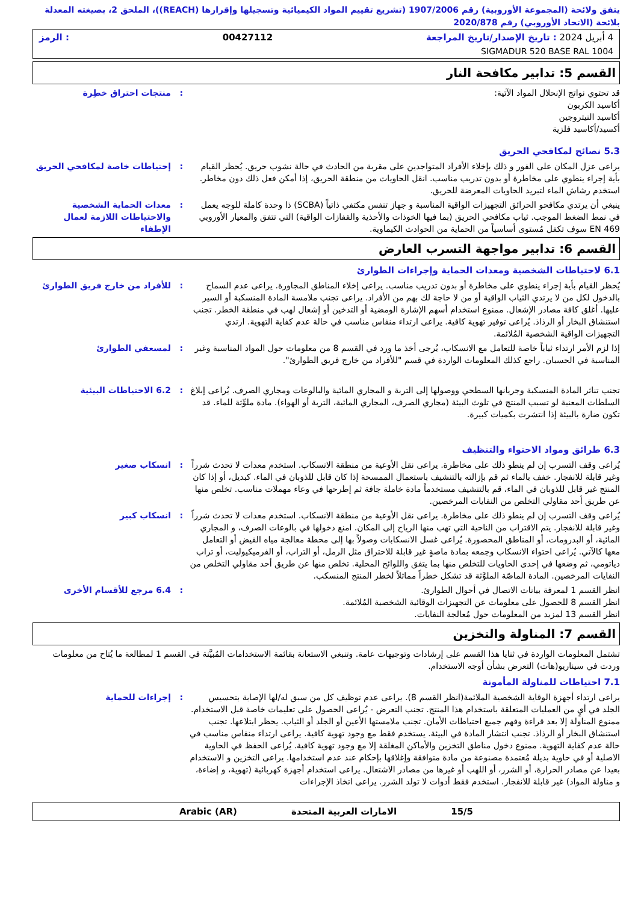يتفق ولائحة (المجموعة الأوروبية) رقم 1907/2006 (تشريع تقييم المواد الكيميائية وتسجيلها وإقرارها (REACH))، الملحق 2، بصيغته المعدلة بلائحة (الاتحاد الأوروبي) رقم 2020/878
4 أبريل 2024 : تاريخ الإصدار/تاريخ المراجعة 00427112: الرمز
SIGMADUR 520 BASE RAL 1004
القسم 5: تدابير مكافحة النار
قد تحتوي نواتج الإنحلال المواد الآتية:
أكاسيد الكربون
أكاسيد النيتروجين
أكسيد/أكاسيد فلزية
: منتجات احتراق خطِرة
5.3 نصائح لمكافحي الحريق
يراعى عزل المكان على الفور و ذلك بإخلاء الأفراد المتواجدين على مقربة من الحادث في حالة نشوب حريق. يُحظر القيام بأية إجراء ينطوي على مخاطرة أو بدون تدريب مناسب. انقل الحاويات من منطقة الحريق، إذا أمكن فعل ذلك دون مخاطر. استخدم رشاش الماء لتبريد الحاويات المعرضة للحريق.
: إحتياطات خاصة لمكافحي الحريق
ينبغي أن يرتدي مكافحو الحرائق التجهيزات الواقية المناسبة و جهاز تنفس مكتفي ذاتياً (SCBA) ذا وحدة كاملة للوجه يعمل في نمط الضغط الموجب. ثياب مكافحي الحريق (بما فيها الخوذات والأحذية والقفازات الواقية) التي تتفق والمعيار الأوروبي EN 469 سوف تكفل مُستوى أساسياً من الحماية من الحوادث الكيماوية.
: معدات الحماية الشخصية والاحتياطات اللازمة لعمال الإطفاء
القسم 6: تدابير مواجهة التسرب العارض
6.1 لاحتياطات الشخصية ومعدات الحماية وإجراءات الطوارئ
يُحظر القيام بأية إجراء ينطوي على مخاطرة أو بدون تدريب مناسب. يراعى إخلاء المناطق المجاورة. يراعى عدم السماح بالدخول لكل من لا يرتدي الثياب الواقية أو من لا حاجة لك بهم من الأفراد. يراعى تجنب ملامسة المادة المنسكبة أو السير عليها. أغلق كافة مصادر الإشعال. ممنوع استخدام أسهم الإشارة الومضية أو التدخين أو إشعال لهب في منطقة الخطر. تجنب استنشاق البخار أو الرذاذ. يُراعى توفير تهوية كافية. يراعى ارتداء منفاس مناسب في حالة عدم كفاية التهوية. ارتدي التجهيزات الواقية الشخصية المُلائمة.
: للأفراد من خارج فريق الطوارئ
إذا لزم الأمر ارتداء ثياباً خاصة للتعامل مع الانسكاب، يُرجى أخذ ما ورد في القسم 8 من معلومات حول المواد المناسبة وغير المناسبة في الحسبان. راجع كذلك المعلومات الواردة في قسم "للأفراد من خارج فريق الطوارئ".
: لمسعفي الطوارئ
تجنب تناثر المادة المنسكبة وجريانها السطحي ووصولها إلى التربة و المجاري المائية والبالوعات ومجاري الصرف. يُراعى إبلاغ السلطات المعنية لو تسبب المنتج في تلوث البيئة (مجاري الصرف، المجاري المائية، التربة أو الهواء). مادة ملوِّثة للماء. قد تكون ضارة بالبيئة إذا انتشرت بكميات كبيرة.
: 6.2 الاحتياطات البيئية
6.3 طرائق ومواد الاحتواء والتنظيف
يُراعى وقف التسرب إن لم ينطو ذلك على مخاطرة. يراعى نقل الأوعية من منطقة الانسكاب. استخدم معدات لا تحدث شرراً وغير قابلة للانفجار. خفف بالماء ثم قم بإزالته بالتنشيف باستعمال الممسحة إذا كان قابل للذوبان في الماء. كبديل، أو إذا كان المنتج غير قابل للذوبان في الماء، قم بالتنشيف مستخدماً مادة خاملة جافة ثم إطرحها في وعاء مهملات مناسب. تخلص منها عن طريق أحد مقاولي التخلص من النفايات المرخصين.
: انسكاب صغير
يُراعى وقف التسرب إن لم ينطو ذلك على مخاطرة. يراعى نقل الأوعية من منطقة الانسكاب. استخدم معدات لا تحدث شرراً وغير قابلة للانفجار. يتم الاقتراب من الناحية التي تهب منها الرياح إلى المكان. امنع دخولها في بالوعات الصرف، و المجاري المائية، أو البدرومات، أو المناطق المحصورة. يُراعى غسل الانسكابات وصولاً بها إلى محطة معالجة مياه الفيض أو التعامل معها كالآتي. يُراعى احتواء الانسكاب وجمعه بمادة ماصةٍ غير قابلة للاحتراق مثل الرمل، أو التراب، أو الفرميكيوليت، أو تراب دياتومي، ثم وضعها في إحدى الحاويات للتخلص منها بما يتفق واللوائح المحلية. تخلص منها عن طريق أحد مقاولي التخلص من النفايات المرخصين. المادة الماصّة الملوَّثة قد تشكل خطراً مماثلاً لخطر المنتج المنسكب.
: انسكاب كبير
انظر القسم 1 لمعرفة بيانات الاتصال في أحوال الطوارئ.
انظر القسم 8 للحصول على معلومات عن التجهيزات الوقائية الشخصية المُلائمة.
انظر القسم 13 لمزيد من المعلومات حول مُعالجة النفايات.
: 6.4 مرجع للأقسام الأخرى
القسم 7: المناولة والتخزين
تشتمل المعلومات الواردة في ثنايا هذا القسم على إرشادات وتوجيهات عامة. وتنبغي الاستعانة بقائمة الاستخدامات المُبيَّنة في القسم 1 لمطالعة ما يُتاح من معلومات وردت في سيناريو(هات) التعرض بشأن أوجه الاستخدام.
7.1 احتياطات للمناولة المأمونة
يراعى ارتداء أجهزة الوقاية الشخصية الملائمة(انظر القسم 8). يراعى عدم توظيف كل من سبق له/لها الإصابة بتحسيس الجلد في أيٍ من العمليات المتعلقة باستخدام هذا المنتج. تجنب التعرض - يُراعى الحصول على تعليمات خاصة قبل الاستخدام. ممنوع المناولة إلا بعد قراءة وفهم جميع احتياطات الأمان. تجنب ملامستها الأعين أو الجلد أو الثياب. يحظر ابتلاعها. تجنب استنشاق البخار أو الرذاذ. تجنب انتشار المادة في البيئة. يستخدم فقط مع وجود تهوية كافية. يراعى ارتداء منفاس مناسب في حالة عدم كفاية التهوية. ممنوع دخول مناطق التخزين والأماكن المغلقة إلا مع وجود تهوية كافية. يُراعى الحفظ في الحاوية الاصلية أو في حاوية بديلة مُعتمدة مصنوعة من مادة متوافقة وإغلاقها بإحكام عند عدم استخدامها. يراعى التخزين و الاستخدام بعيدا عن مصادر الحرارة، أو الشرر، أو اللهب أو غيرها من مصادر الاشتعال. يراعى استخدام أجهزة كهربائية (تهوية، و إضاءة، و مناولة المواد) غير قابلة للانفجار. استخدم فقط أدوات لا تولد الشرر. يراعى اتخاذ الإجراءات
: إجراءات للحماية
15/5 الامارات العربية المتحدة Arabic (AR)